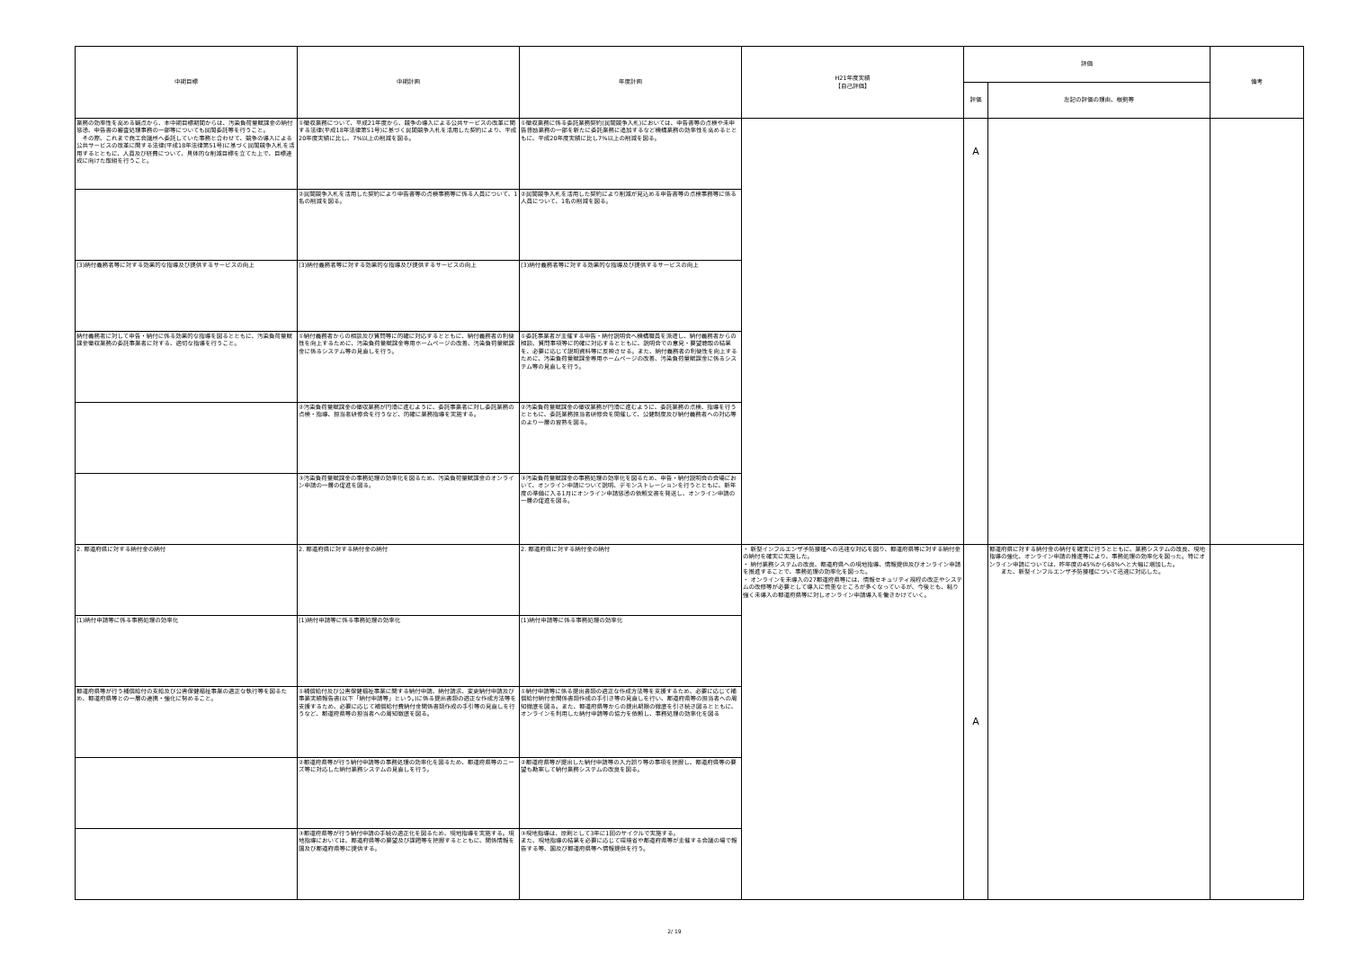| 中期目標 | 中期計画 | 年度計画 | H21年度実績 【自己評価】 | 評価 | | 備考 |
| --- | --- | --- | --- | --- | --- | --- |
| | | | | 評価 | 左記の評価の理由、根拠等 | |
| 業務の効率性を高める観点から、本中期目標期間からは、汚染負荷量賦課金の納付慫慂、申告書の審査処理事務の一部等についても民間委託等を行うこと。 その際、これまで商工会議所へ委託していた事務と合わせて、競争の導入による公共サービスの改革に関する法律(平成18年法律第51号)に基づく民間競争入札を活用するとともに、人員及び経費について、具体的な削減目標を立てた上で、目標達成に向けた取組を行うこと。 | ①徴収業務について、平成21年度から、競争の導入による公共サービスの改革に関する法律(平成18年法律第51号)に基づく民間競争入札を活用した契約により、平成20年度実績に比し、7%以上の削減を図る。 | ①徴収業務に係る委託業務契約(民間競争入札)においては、申告書等の点検や未申告督励業務の一部を新たに委託業務に追加するなど機構業務の効率性を高めるとともに、平成20年度実績に比し7%以上の削減を図る。 | | A | | |
| | ②民間競争入札を活用した契約により申告書等の点検事務等に係る人員について、1名の削減を図る。 | ②民間競争入札を活用した契約により削減が見込める申告書等の点検事務等に係る人員について、1名の削減を図る。 | | | | |
| (3)納付義務者等に対する効果的な指導及び提供するサービスの向上 | (3)納付義務者等に対する効果的な指導及び提供するサービスの向上 | (3)納付義務者等に対する効果的な指導及び提供するサービスの向上 | | | | |
| 納付義務者に対して申告・納付に係る効果的な指導を図るとともに、汚染負荷量賦課金徴収業務の委託事業者に対する、適切な指導を行うこと。 | ①納付義務者からの相談及び質問等に的確に対応するとともに、納付義務者の利便性を向上するために、汚染負荷量賦課金専用ホームページの改善、汚染負荷量賦課金に係るシステム等の見直しを行う。 | ①委託事業者が主催する申告・納付説明会へ機構職員を派遣し、納付義務者からの相談、質問事項等に的確に対応するとともに、説明会での意見・要望聴取の結果を、必要に応じて説明資料等に反映させる。また、納付義務者の利便性を向上するために、汚染負荷量賦課金専用ホームページの改善、汚染負荷量賦課金に係るシステム等の見直しを行う。 | | | | |
| | ②汚染負荷量賦課金の徴収業務が円滑に進むように、委託事業者に対し委託業務の点検・指導、担当者研修会を行うなど、的確に業務指導を実施する。 | ②汚染負荷量賦課金の徴収業務が円滑に進むように、委託業務の点検、指導を行うとともに、委託業務担当者研修会を開催して、公健制度及び納付義務者への対応等のより一層の習熟を図る。 | | | | |
| | ③汚染負荷量賦課金の事務処理の効率化を図るため、汚染負荷量賦課金のオンライン申請の一層の促進を図る。 | ③汚染負荷量賦課金の事務処理の効率化を図るため、申告・納付説明会の会場において、オンライン申請について説明、デモンストレーションを行うとともに、新年度の準備に入る1月にオンライン申請慫慂の依頼文書を発送し、オンライン申請の一層の促進を図る。 | | | | |
| 2. 都道府県に対する納付金の納付 | 2. 都道府県に対する納付金の納付 | 2. 都道府県に対する納付金の納付 | ・ 新型インフルエンザ予防接種への迅速な対応を図り、都道府県等に対する納付金の納付を確実に実施した。 ・ 納付業務システムの改良、都道府県への現地指導、情報提供及びオンライン申請を推進することで、事務処理の効率化を図った。 ・ オンラインを未導入の27都道府県等には、情報セキュリティ規程の改正やシステムの改修等が必要として導入に慎重なところが多くなっているが、今後とも、粘り強く未導入の都道府県等に対しオンライン申請導入を働きかけていく。 | A | 都道府県に対する納付金の納付を確実に行うとともに、業務システムの改良、現地指導の強化、オンライン申請の推進等により、事務処理の効率化を図った。特にオンライン申請については、昨年度の45%から68%へと大幅に増加した。 また、新型インフルエンザ予防接種について迅速に対応した。 | |
| (1)納付申請等に係る事務処理の効率化 | (1)納付申請等に係る事務処理の効率化 | (1)納付申請等に係る事務処理の効率化 | | | | |
| 都道府県等が行う補償給付の支給及び公害保健福祉事業の適正な執行等を図るため、都道府県等との一層の連携・強化に努めること。 | ①補償給付及び公害保健福祉事業に関する納付申請、納付請求、変更納付申請及び事業実績報告書(以下「納付申請等」という。)に係る提出書類の適正な作成方法等を支援するため、必要に応じて補償給付費納付金関係書類作成の手引等の見直しを行うなど、都道府県等の担当者への周知徹底を図る。 | ①納付申請等に係る提出書類の適正な作成方法等を支援するため、必要に応じて補償給付納付金関係書類作成の手引き等の見直しを行い、都道府県等の担当者への周知徹底を図る。また、都道府県等からの提出期限の徹底を引き続き図るとともに、オンラインを利用した納付申請等の協力を依頼し、事務処理の効率化を図る | | | | |
| | ②都道府県等が行う納付申請等の事務処理の効率化を図るため、都道府県等のニーズ等に対応した納付業務システムの見直しを行う。 | ②都道府県等が提出した納付申請等の入力誤り等の事項を把握し、都道府県等の要望も勘案して納付業務システムの改良を図る。 | | | | |
| | ③都道府県等が行う納付申請の手続の適正化を図るため、現地指導を実施する。現地指導においては、都道府県等の要望及び課題等を把握するとともに、関係情報を国及び都道府県等に提供する。 | ③現地指導は、原則として3年に1回のサイクルで実施する。 また、現地指導の結果を必要に応じて環境省や都道府県等が主催する会議の場で報告する等、国及び都道府県等へ情報提供を行う。 | | | | |
2/ 19